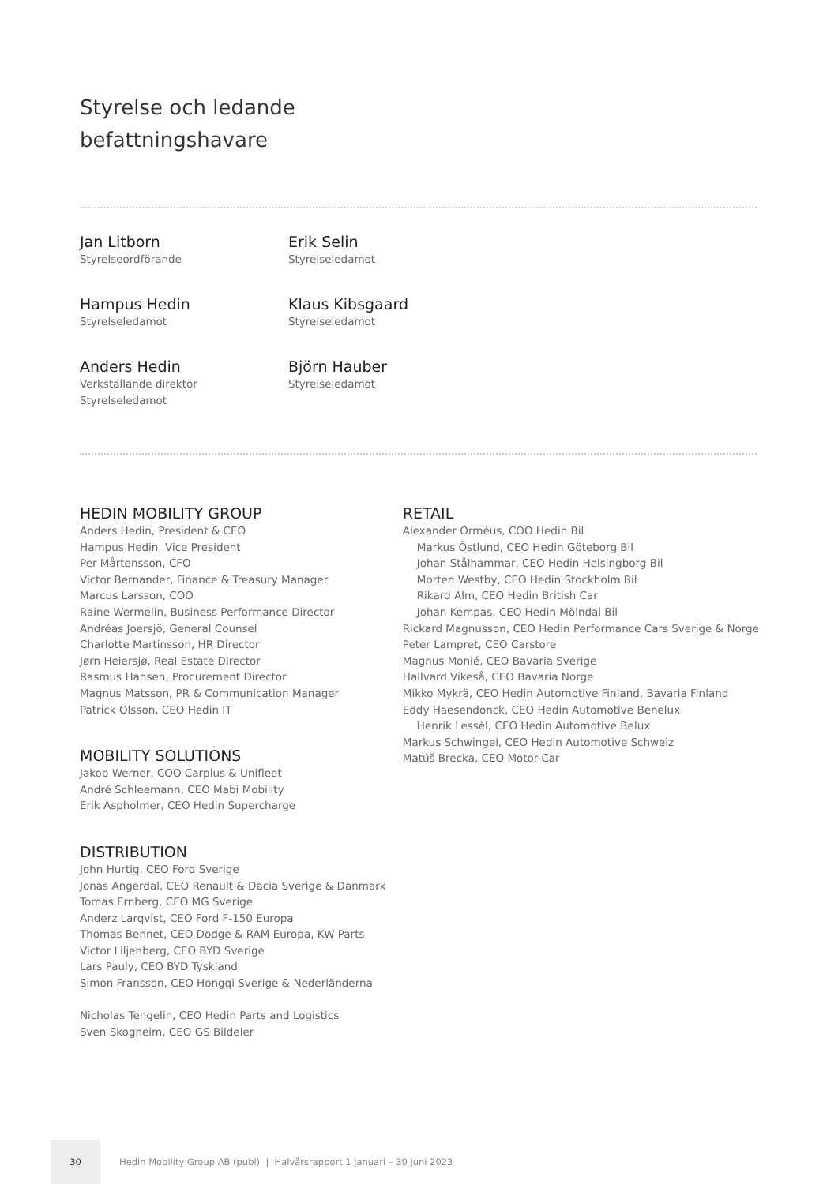Styrelse och ledande
befattningshavare
Jan Litborn
Styrelseordförande
Erik Selin
Styrelseledamot
Hampus Hedin
Styrelseledamot
Klaus Kibsgaard
Styrelseledamot
Anders Hedin
Verkställande direktör
Styrelseledamot
Björn Hauber
Styrelseledamot
HEDIN MOBILITY GROUP
Anders Hedin, President & CEO
Hampus Hedin, Vice President
Per Mårtensson, CFO
Victor Bernander, Finance & Treasury Manager
Marcus Larsson, COO
Raine Wermelin, Business Performance Director
Andréas Joersjö, General Counsel
Charlotte Martinsson, HR Director
Jørn Heiersjø, Real Estate Director
Rasmus Hansen, Procurement Director
Magnus Matsson, PR & Communication Manager
Patrick Olsson, CEO Hedin IT
MOBILITY SOLUTIONS
Jakob Werner, COO Carplus & Unifleet
André Schleemann, CEO Mabi Mobility
Erik Aspholmer, CEO Hedin Supercharge
DISTRIBUTION
John Hurtig, CEO Ford Sverige
Jonas Angerdal, CEO Renault & Dacia Sverige & Danmark
Tomas Ernberg, CEO MG Sverige
Anderz Larqvist, CEO Ford F-150 Europa
Thomas Bennet, CEO Dodge & RAM Europa, KW Parts
Victor Liljenberg, CEO BYD Sverige
Lars Pauly, CEO BYD Tyskland
Simon Fransson, CEO Hongqi Sverige & Nederländerna
Nicholas Tengelin, CEO Hedin Parts and Logistics
Sven Skogheim, CEO GS Bildeler
RETAIL
Alexander Orméus, COO Hedin Bil
Markus Östlund, CEO Hedin Göteborg Bil
Johan Stålhammar, CEO Hedin Helsingborg Bil
Morten Westby, CEO Hedin Stockholm Bil
Rikard Alm, CEO Hedin British Car
Johan Kempas, CEO Hedin Mölndal Bil
Rickard Magnusson, CEO Hedin Performance Cars Sverige & Norge
Peter Lampret, CEO Carstore
Magnus Monié, CEO Bavaria Sverige
Hallvard Vikeså, CEO Bavaria Norge
Mikko Mykrä, CEO Hedin Automotive Finland, Bavaria Finland
Eddy Haesendonck, CEO Hedin Automotive Benelux
Henrik Lessèl, CEO Hedin Automotive Belux
Markus Schwingel, CEO Hedin Automotive Schweiz
Matúš Brecka, CEO Motor-Car
30
Hedin Mobility Group AB (publ) | Halvårsrapport 1 januari – 30 juni 2023